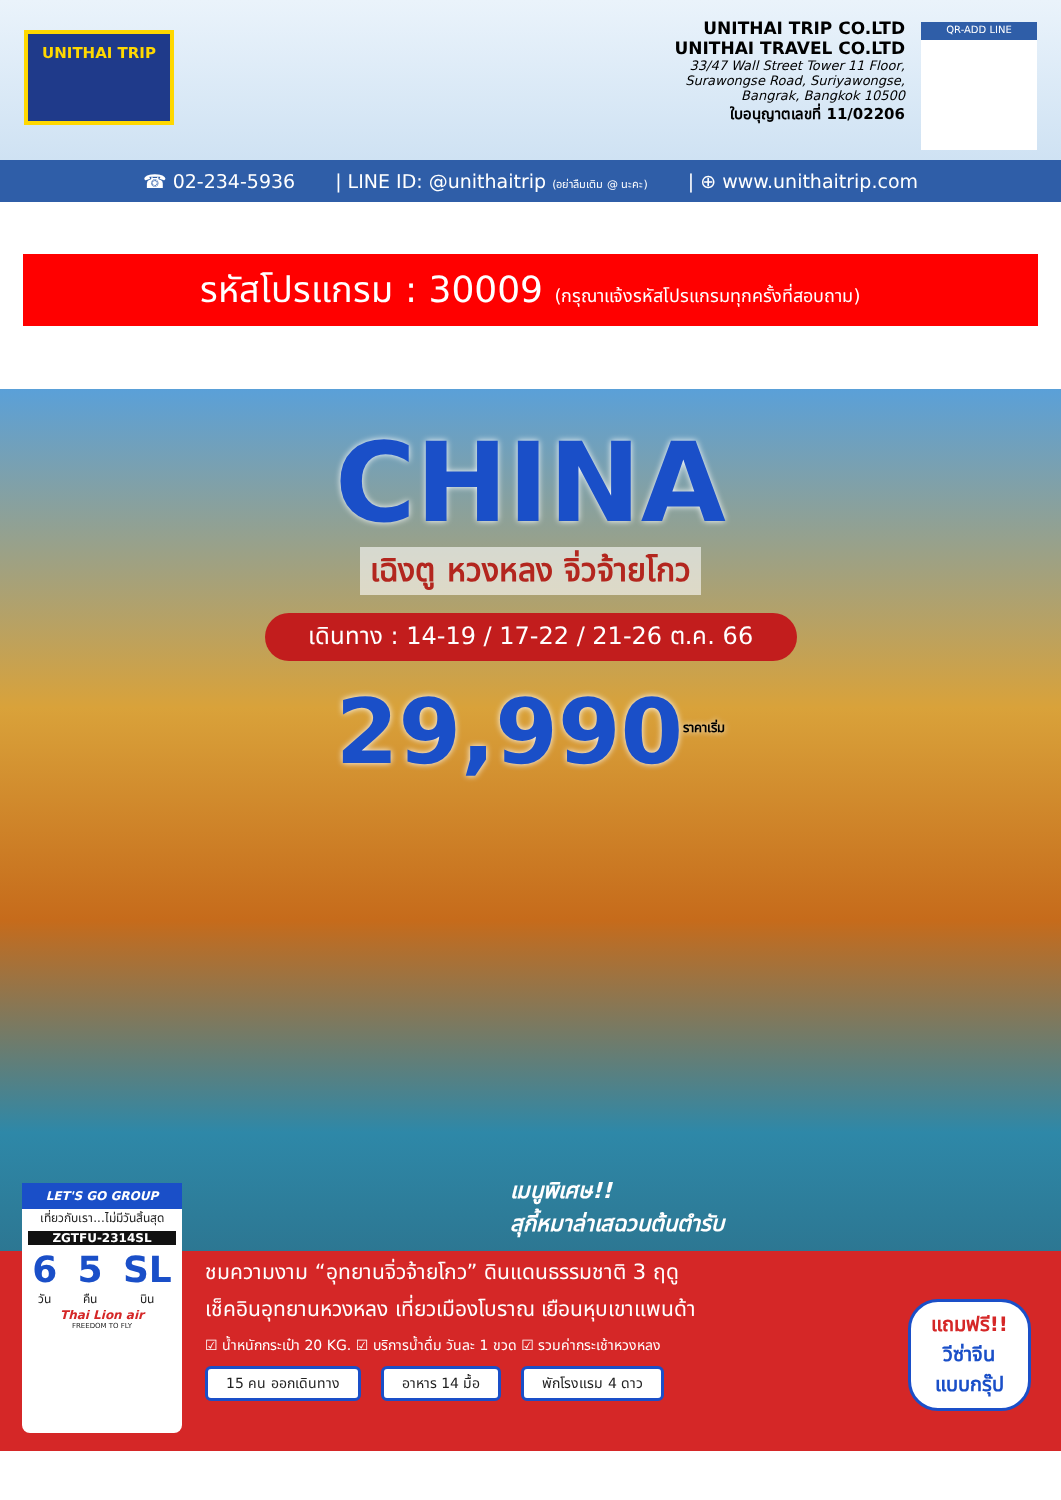UNITHAI TRIP
UNITHAI TRIP CO.LTD
UNITHAI TRAVEL CO.LTD
33/47 Wall Street Tower 11 Floor,
Surawongse Road, Suriyawongse,
Bangrak, Bangkok 10500
ใบอนุญาตเลขที่ 11/02206
QR-ADD LINE
☎ 02-234-5936 | LINE ID: @unithaitrip (อย่าลืมเติม @ นะคะ) | ⊕ www.unithaitrip.com
รหัสโปรแกรม : 30009 (กรุณาแจ้งรหัสโปรแกรมทุกครั้งที่สอบถาม)
CHINA
เฉิงตู หวงหลง จิ่วจ้ายโกว
เดินทาง : 14-19 / 17-22 / 21-26 ต.ค. 66
29,990<sup>ราคาเริ่ม</sup>
เมนูพิเศษ!!
สุกี้หมาล่าเสฉวนต้นตำรับ
ชมความงาม “อุทยานจิ่วจ้ายโกว” ดินแดนธรรมชาติ 3 ฤดู
เช็คอินอุทยานหวงหลง เที่ยวเมืองโบราณ เยือนหุบเขาแพนด้า
☑ น้ำหนักกระเป๋า 20 KG. ☑ บริการน้ำดื่ม วันละ 1 ขวด ☑ รวมค่ากระเช้าหวงหลง
15 คน ออกเดินทาง อาหาร 14 มื้อ พักโรงแรม 4 ดาว
LET'S GO GROUP
เที่ยวกับเรา...ไม่มีวันสิ้นสุด
ZGTFU-2314SL
6
วัน 5
คืน SL
บิน
Thai Lion air
FREEDOM TO FLY
แถมฟรี!!
วีซ่าจีน
แบบกรุ๊ป